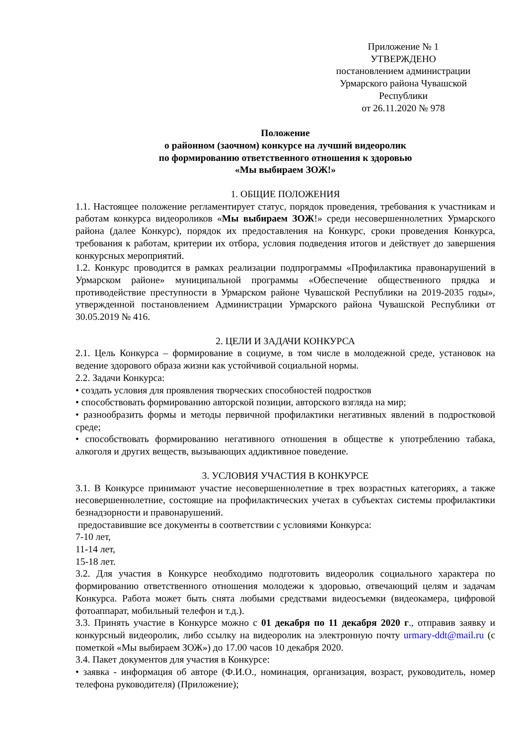Приложение № 1
УТВЕРЖДЕНО
постановлением администрации
Урмарского района Чувашской
Республики
от 26.11.2020 № 978
Положение
о районном (заочном) конкурсе на лучший видеоролик
по формированию ответственного отношения к здоровью
«Мы выбираем ЗОЖ!»
1. ОБЩИЕ ПОЛОЖЕНИЯ
1.1. Настоящее положение регламентирует статус, порядок проведения, требования к участникам и работам конкурса видеороликов «Мы выбираем ЗОЖ!» среди несовершеннолетних Урмарского района (далее Конкурс), порядок их предоставления на Конкурс, сроки проведения Конкурса, требования к работам, критерии их отбора, условия подведения итогов и действует до завершения конкурсных мероприятий.
1.2. Конкурс проводится в рамках реализации подпрограммы «Профилактика правонарушений в Урмарском районе» муниципальной программы «Обеспечение общественного прядка и противодействие преступности в Урмарском районе Чувашской Республики на 2019-2035 годы», утвержденной постановлением Администрации Урмарского района Чувашской Республики от 30.05.2019 № 416.
2. ЦЕЛИ И ЗАДАЧИ КОНКУРСА
2.1. Цель Конкурса – формирование в социуме, в том числе в молодежной среде, установок на ведение здорового образа жизни как устойчивой социальной нормы.
2.2. Задачи Конкурса:
• создать условия для проявления творческих способностей подростков
• способствовать формированию авторской позиции, авторского взгляда на мир;
• разнообразить формы и методы первичной профилактики негативных явлений в подростковой среде;
• способствовать формированию негативного отношения в обществе к употреблению табака, алкоголя и других веществ, вызывающих аддиктивное поведение.
3. УСЛОВИЯ УЧАСТИЯ В КОНКУРСЕ
3.1. В Конкурсе принимают участие несовершеннолетние в трех возрастных категориях, а также несовершеннолетние, состоящие на профилактических учетах в субъектах системы профилактики безнадзорности и правонарушений.
предоставившие все документы в соответствии с условиями Конкурса:
7-10 лет,
11-14 лет,
15-18 лет.
3.2. Для участия в Конкурсе необходимо подготовить видеоролик социального характера по формированию ответственного отношения молодежи к здоровью, отвечающий целям и задачам Конкурса. Работа может быть снята любыми средствами видеосъемки (видеокамера, цифровой фотоаппарат, мобильный телефон и т.д.).
3.3. Принять участие в Конкурсе можно с 01 декабря по 11 декабря 2020 г., отправив заявку и конкурсный видеоролик, либо ссылку на видеоролик на электронную почту urmary-ddt@mail.ru (с пометкой «Мы выбираем ЗОЖ») до 17.00 часов 10 декабря 2020.
3.4. Пакет документов для участия в Конкурсе:
• заявка - информация об авторе (Ф.И.О., номинация, организация, возраст, руководитель, номер телефона руководителя) (Приложение);